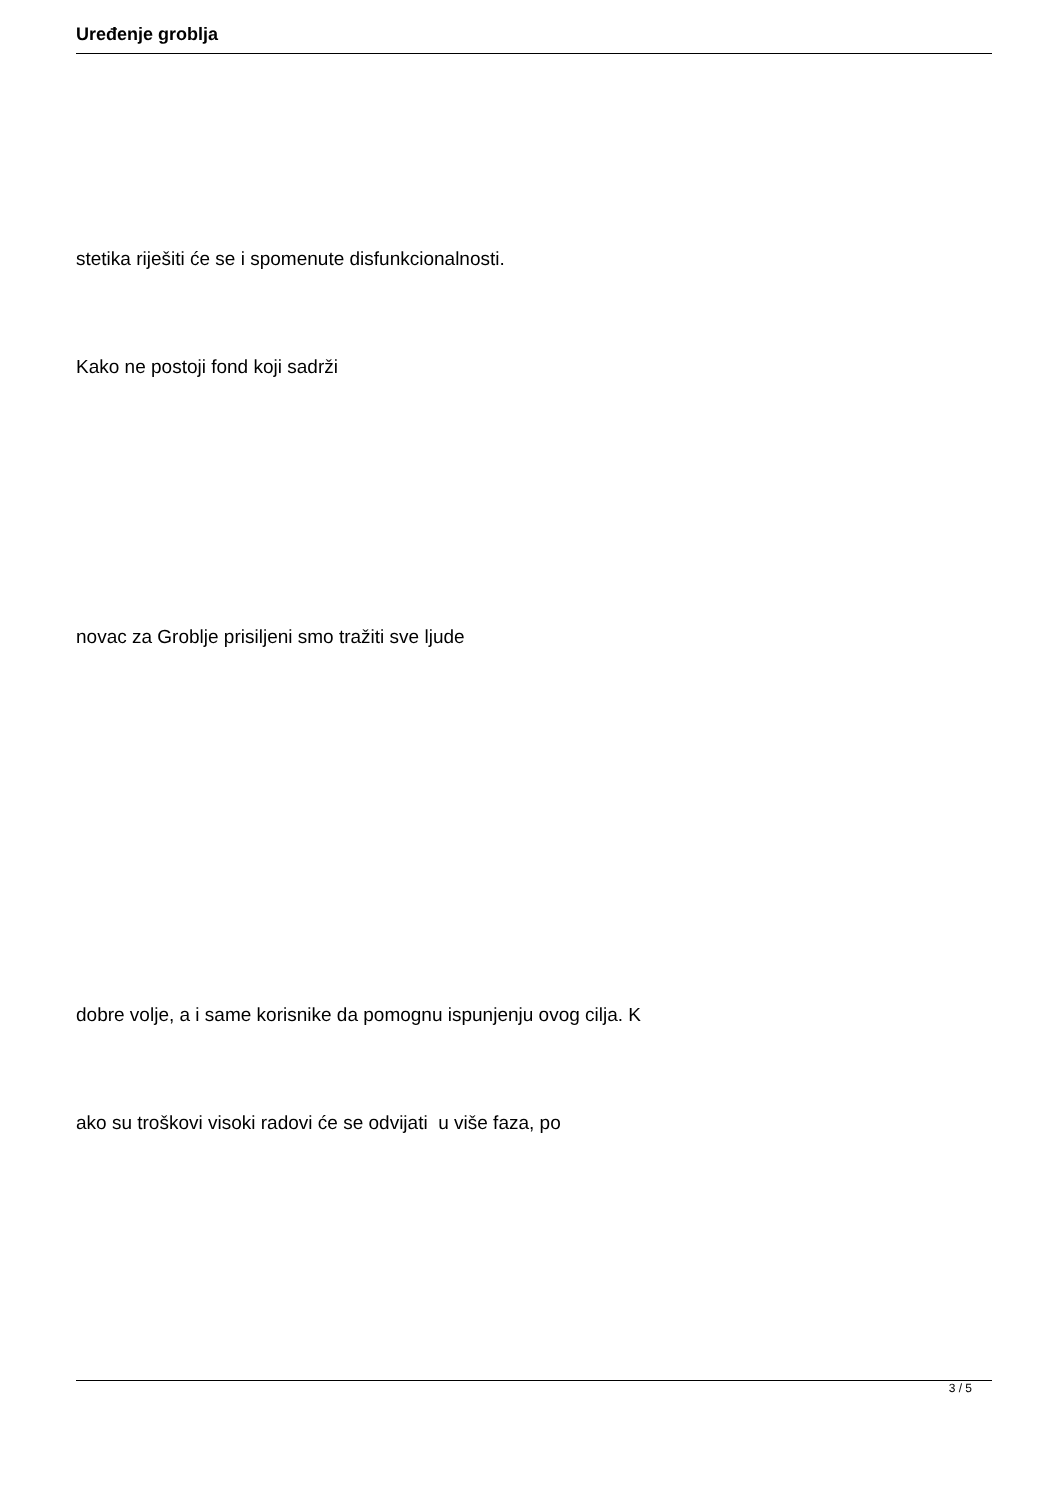Uređenje groblja
stetika riješiti će se i spomenute disfunkcionalnosti.
Kako ne postoji fond koji sadrži
novac za Groblje prisiljeni smo tražiti sve ljude
dobre volje, a i same korisnike da pomognu ispunjenju ovog cilja. K
ako su troškovi visoki radovi će se odvijati u više faza, po
3 / 5